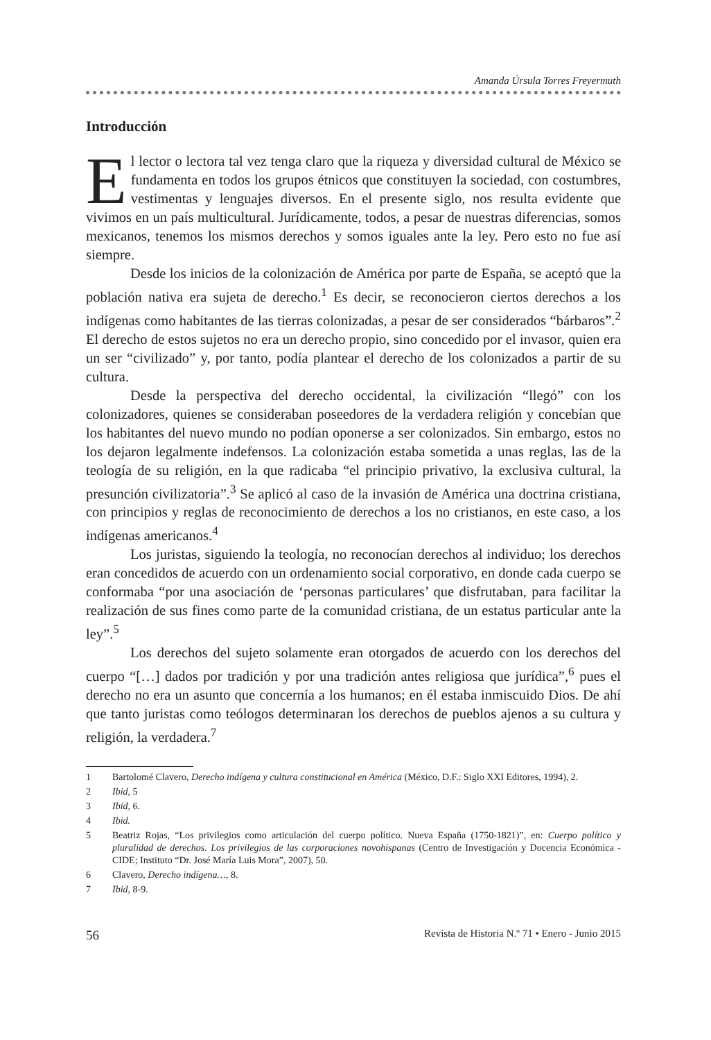Amanda Úrsula Torres Freyermuth
Introducción
El lector o lectora tal vez tenga claro que la riqueza y diversidad cultural de México se fundamenta en todos los grupos étnicos que constituyen la sociedad, con costumbres, vestimentas y lenguajes diversos. En el presente siglo, nos resulta evidente que vivimos en un país multicultural. Jurídicamente, todos, a pesar de nuestras diferencias, somos mexicanos, tenemos los mismos derechos y somos iguales ante la ley. Pero esto no fue así siempre.
Desde los inicios de la colonización de América por parte de España, se aceptó que la población nativa era sujeta de derecho.<sup>1</sup> Es decir, se reconocieron ciertos derechos a los indígenas como habitantes de las tierras colonizadas, a pesar de ser considerados “bárbaros”.<sup>2</sup> El derecho de estos sujetos no era un derecho propio, sino concedido por el invasor, quien era un ser “civilizado” y, por tanto, podía plantear el derecho de los colonizados a partir de su cultura.
Desde la perspectiva del derecho occidental, la civilización “llegó” con los colonizadores, quienes se consideraban poseedores de la verdadera religión y concebían que los habitantes del nuevo mundo no podían oponerse a ser colonizados. Sin embargo, estos no los dejaron legalmente indefensos. La colonización estaba sometida a unas reglas, las de la teología de su religión, en la que radicaba “el principio privativo, la exclusiva cultural, la presunción civilizatoria”.<sup>3</sup> Se aplicó al caso de la invasión de América una doctrina cristiana, con principios y reglas de reconocimiento de derechos a los no cristianos, en este caso, a los indígenas americanos.<sup>4</sup>
Los juristas, siguiendo la teología, no reconocían derechos al individuo; los derechos eran concedidos de acuerdo con un ordenamiento social corporativo, en donde cada cuerpo se conformaba “por una asociación de ‘personas particulares’ que disfrutaban, para facilitar la realización de sus fines como parte de la comunidad cristiana, de un estatus particular ante la ley”.<sup>5</sup>
Los derechos del sujeto solamente eran otorgados de acuerdo con los derechos del cuerpo “[…] dados por tradición y por una tradición antes religiosa que jurídica”,<sup>6</sup> pues el derecho no era un asunto que concernía a los humanos; en él estaba inmiscuido Dios. De ahí que tanto juristas como teólogos determinaran los derechos de pueblos ajenos a su cultura y religión, la verdadera.<sup>7</sup>
1 Bartolomé Clavero, Derecho indígena y cultura constitucional en América (México, D.F.: Siglo XXI Editores, 1994), 2.
2 Ibid, 5
3 Ibid, 6.
4 Ibid.
5 Beatriz Rojas, “Los privilegios como articulación del cuerpo político. Nueva España (1750-1821)”, en: Cuerpo político y pluralidad de derechos. Los privilegios de las corporaciones novohispanas (Centro de Investigación y Docencia Económica - CIDE; Instituto “Dr. José María Luis Mora”, 2007), 50.
6 Clavero, Derecho indígena…, 8.
7 Ibid, 8-9.
56 Revista de Historia N.º 71 • Enero - Junio 2015